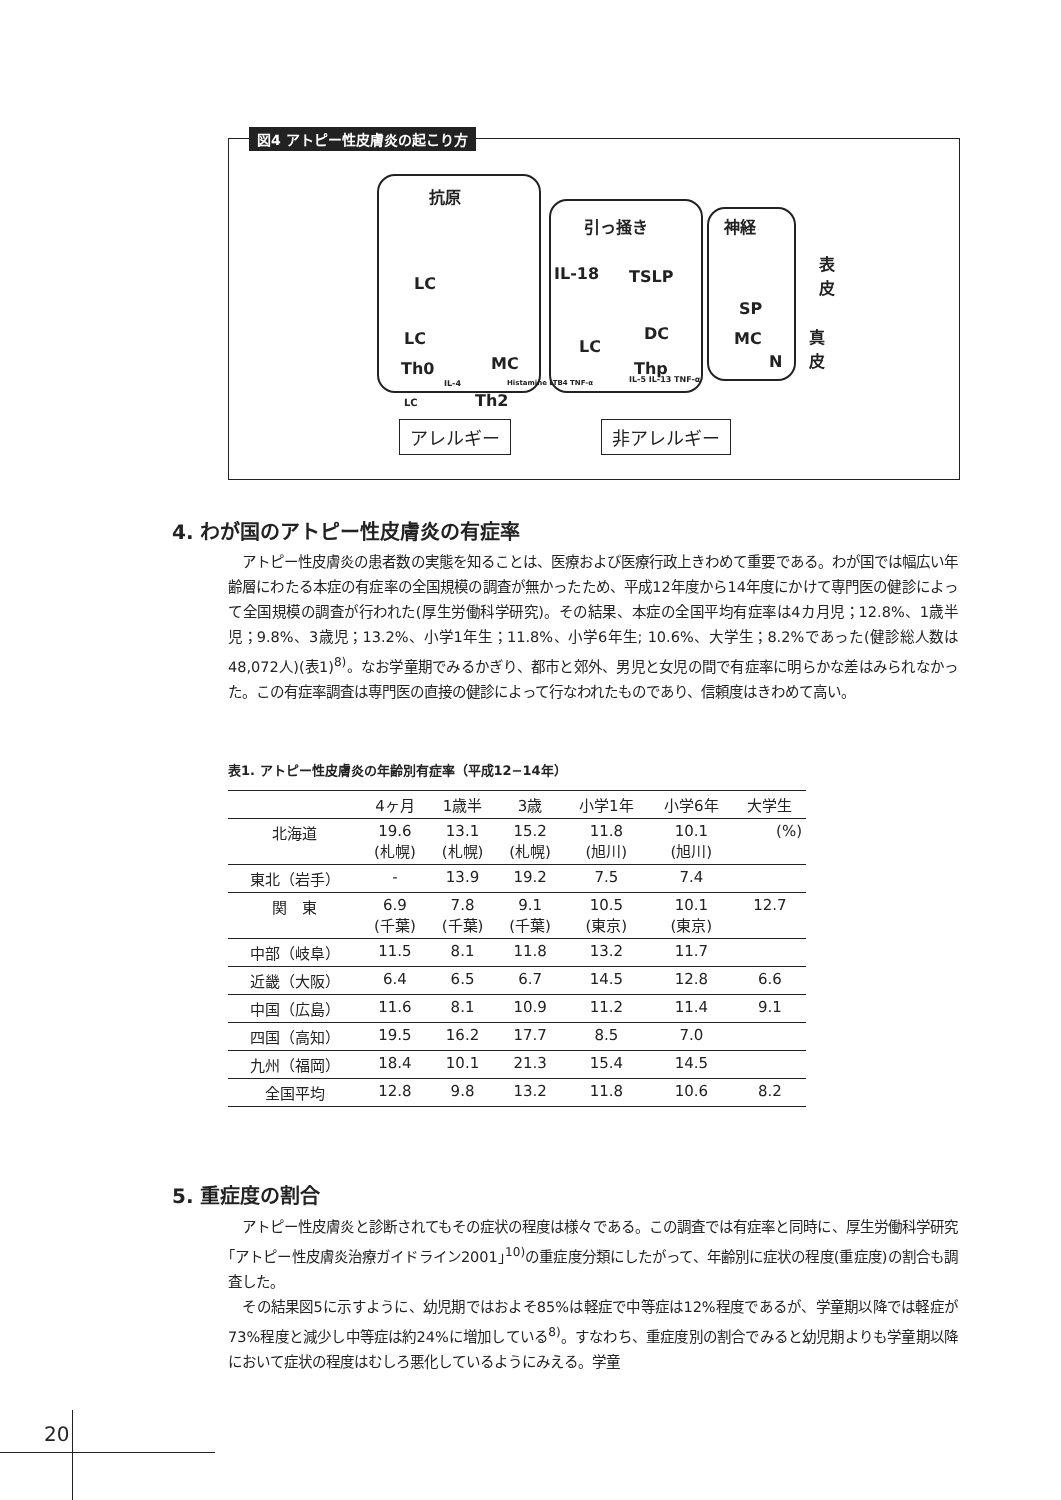図4 アトピー性皮膚炎の起こり方
抗原
引っ掻き 神経
表
皮
真
皮
LC
IL-18 TSLP
SP
LC DC
LC MC
MC N
Th0 Thp
IL-4 Histamine LTB4 TNF-α IL-5 IL-13 TNF-α
Th2
LC
アレルギー 非アレルギー
4. わが国のアトピー性皮膚炎の有症率
　アトピー性皮膚炎の患者数の実態を知ることは、医療および医療行政上きわめて重要である。わが国では幅広い年齢層にわたる本症の有症率の全国規模の調査が無かったため、平成12年度から14年度にかけて専門医の健診によって全国規模の調査が行われた(厚生労働科学研究)。その結果、本症の全国平均有症率は4カ月児；12.8%、1歳半児；9.8%、3歳児；13.2%、小学1年生；11.8%、小学6年生; 10.6%、大学生；8.2%であった(健診総人数は48,072人)(表1)<sup>8)</sup>。なお学童期でみるかぎり、都市と郊外、男児と女児の間で有症率に明らかな差はみられなかった。この有症率調査は専門医の直接の健診によって行なわれたものであり、信頼度はきわめて高い。
表1. アトピー性皮膚炎の年齢別有症率（平成12−14年）
| | 4ヶ月 | 1歳半 | 3歳 | 小学1年 | 小学6年 | 大学生 |
| --- | --- | --- | --- | --- | --- | --- |
| 北海道 | 19.6 (札幌) | 13.1 (札幌) | 15.2 (札幌) | 11.8 (旭川) | 10.1 (旭川) | (%) |
| 東北（岩手） | - | 13.9 | 19.2 | 7.5 | 7.4 | |
| 関 東 | 6.9 (千葉) | 7.8 (千葉) | 9.1 (千葉) | 10.5 (東京) | 10.1 (東京) | 12.7 |
| 中部（岐阜） | 11.5 | 8.1 | 11.8 | 13.2 | 11.7 | |
| 近畿（大阪） | 6.4 | 6.5 | 6.7 | 14.5 | 12.8 | 6.6 |
| 中国（広島） | 11.6 | 8.1 | 10.9 | 11.2 | 11.4 | 9.1 |
| 四国（高知） | 19.5 | 16.2 | 17.7 | 8.5 | 7.0 | |
| 九州（福岡） | 18.4 | 10.1 | 21.3 | 15.4 | 14.5 | |
| 全国平均 | 12.8 | 9.8 | 13.2 | 11.8 | 10.6 | 8.2 |
5. 重症度の割合
　アトピー性皮膚炎と診断されてもその症状の程度は様々である。この調査では有症率と同時に、厚生労働科学研究｢アトピー性皮膚炎治療ガイドライン2001｣<sup>10)</sup>の重症度分類にしたがって、年齢別に症状の程度(重症度)の割合も調査した。
　その結果図5に示すように、幼児期ではおよそ85%は軽症で中等症は12%程度であるが、学童期以降では軽症が73%程度と減少し中等症は約24%に増加している<sup>8)</sup>。すなわち、重症度別の割合でみると幼児期よりも学童期以降において症状の程度はむしろ悪化しているようにみえる。学童
20